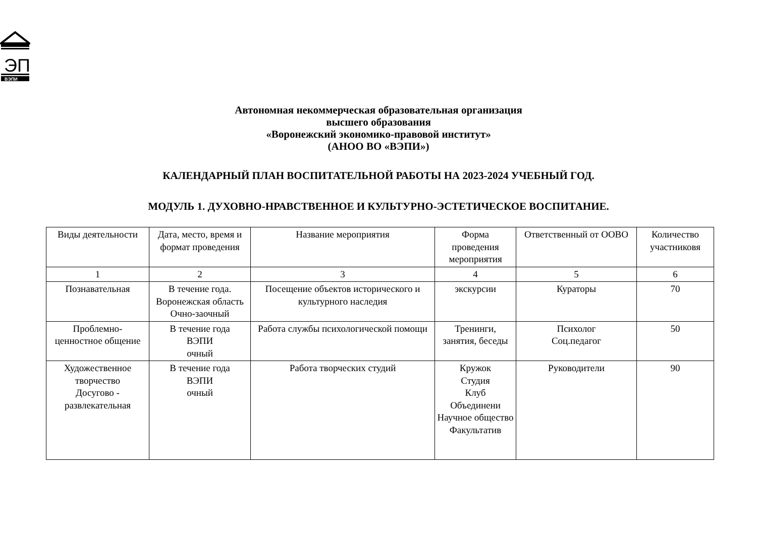ЭП
ВЭПИ
Автономная некоммерческая образовательная организация
высшего образования
«Воронежский экономико-правовой институт»
(АНОО ВО «ВЭПИ»)
КАЛЕНДАРНЫЙ ПЛАН ВОСПИТАТЕЛЬНОЙ РАБОТЫ НА 2023-2024 УЧЕБНЫЙ ГОД.
МОДУЛЬ 1. ДУХОВНО-НРАВСТВЕННОЕ И КУЛЬТУРНО-ЭСТЕТИЧЕСКОЕ ВОСПИТАНИЕ.
| Виды деятельности | Дата, место, время и формат проведения | Название мероприятия | Форма проведения мероприятия | Ответственный от ООВО | Количество участниковя |
| 1 | 2 | 3 | 4 | 5 | 6 |
| Познавательная | В течение года. Воронежская область Очно-заочный | Посещение объектов исторического и культурного наследия | экскурсии | Кураторы | 70 |
| Проблемно- ценностное общение | В течение года ВЭПИ очный | Работа службы психологической помощи | Тренинги, занятия, беседы | Психолог Соц.педагог | 50 |
| Художественное творчество Досугово - развлекательная | В течение года ВЭПИ очный | Работа творческих студий | Кружок Студия Клуб Объединени Научное общество Факультатив | Руководители | 90 |